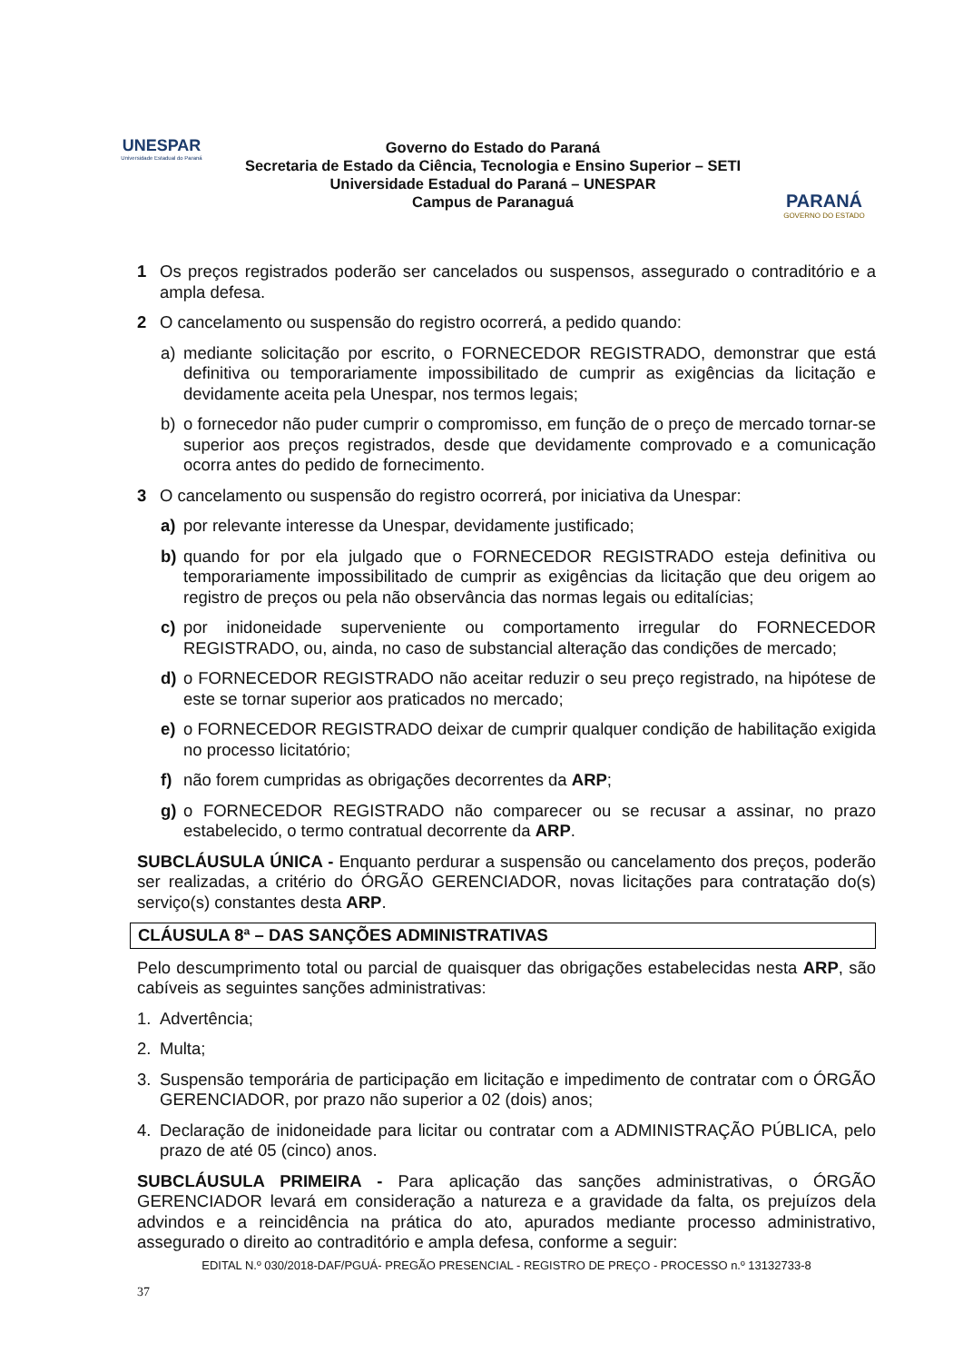UNESPAR
Universidade Estadual do Paraná
Governo do Estado do Paraná
Secretaria de Estado da Ciência, Tecnologia e Ensino Superior – SETI
Universidade Estadual do Paraná – UNESPAR
Campus de Paranaguá
PARANÁ
GOVERNO DO ESTADO
1 Os preços registrados poderão ser cancelados ou suspensos, assegurado o contraditório e a ampla defesa.
2 O cancelamento ou suspensão do registro ocorrerá, a pedido quando:
a) mediante solicitação por escrito, o FORNECEDOR REGISTRADO, demonstrar que está definitiva ou temporariamente impossibilitado de cumprir as exigências da licitação e devidamente aceita pela Unespar, nos termos legais;
b) o fornecedor não puder cumprir o compromisso, em função de o preço de mercado tornar-se superior aos preços registrados, desde que devidamente comprovado e a comunicação ocorra antes do pedido de fornecimento.
3 O cancelamento ou suspensão do registro ocorrerá, por iniciativa da Unespar:
a) por relevante interesse da Unespar, devidamente justificado;
b) quando for por ela julgado que o FORNECEDOR REGISTRADO esteja definitiva ou temporariamente impossibilitado de cumprir as exigências da licitação que deu origem ao registro de preços ou pela não observância das normas legais ou editalícias;
c) por inidoneidade superveniente ou comportamento irregular do FORNECEDOR REGISTRADO, ou, ainda, no caso de substancial alteração das condições de mercado;
d) o FORNECEDOR REGISTRADO não aceitar reduzir o seu preço registrado, na hipótese de este se tornar superior aos praticados no mercado;
e) o FORNECEDOR REGISTRADO deixar de cumprir qualquer condição de habilitação exigida no processo licitatório;
f) não forem cumpridas as obrigações decorrentes da ARP;
g) o FORNECEDOR REGISTRADO não comparecer ou se recusar a assinar, no prazo estabelecido, o termo contratual decorrente da ARP.
SUBCLÁUSULA ÚNICA - Enquanto perdurar a suspensão ou cancelamento dos preços, poderão ser realizadas, a critério do ÓRGÃO GERENCIADOR, novas licitações para contratação do(s) serviço(s) constantes desta ARP.
CLÁUSULA 8ª – DAS SANÇÕES ADMINISTRATIVAS
Pelo descumprimento total ou parcial de quaisquer das obrigações estabelecidas nesta ARP, são cabíveis as seguintes sanções administrativas:
1. Advertência;
2. Multa;
3. Suspensão temporária de participação em licitação e impedimento de contratar com o ÓRGÃO GERENCIADOR, por prazo não superior a 02 (dois) anos;
4. Declaração de inidoneidade para licitar ou contratar com a ADMINISTRAÇÃO PÚBLICA, pelo prazo de até 05 (cinco) anos.
SUBCLÁUSULA PRIMEIRA - Para aplicação das sanções administrativas, o ÓRGÃO GERENCIADOR levará em consideração a natureza e a gravidade da falta, os prejuízos dela advindos e a reincidência na prática do ato, apurados mediante processo administrativo, assegurado o direito ao contraditório e ampla defesa, conforme a seguir:
EDITAL N.º 030/2018-DAF/PGUÁ- PREGÃO PRESENCIAL - REGISTRO DE PREÇO - PROCESSO n.º 13132733-8
37